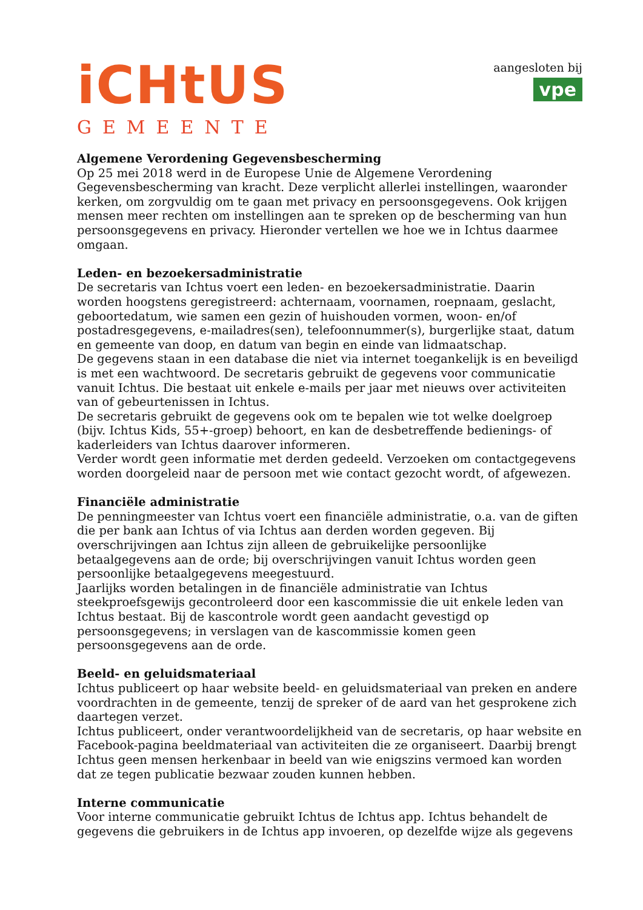iCHtUS
GEMEENTE
aangesloten bij
vpe
Algemene Verordening Gegevensbescherming
Op 25 mei 2018 werd in de Europese Unie de Algemene Verordening Gegevensbescherming van kracht. Deze verplicht allerlei instellingen, waaronder kerken, om zorgvuldig om te gaan met privacy en persoonsgegevens. Ook krijgen mensen meer rechten om instellingen aan te spreken op de bescherming van hun persoonsgegevens en privacy. Hieronder vertellen we hoe we in Ichtus daarmee omgaan.
Leden- en bezoekersadministratie
De secretaris van Ichtus voert een leden- en bezoekersadministratie. Daarin worden hoogstens geregistreerd: achternaam, voornamen, roepnaam, geslacht, geboortedatum, wie samen een gezin of huishouden vormen, woon- en/of postadresgegevens, e-mailadres(sen), telefoonnummer(s), burgerlijke staat, datum en gemeente van doop, en datum van begin en einde van lidmaatschap.
De gegevens staan in een database die niet via internet toegankelijk is en beveiligd is met een wachtwoord. De secretaris gebruikt de gegevens voor communicatie vanuit Ichtus. Die bestaat uit enkele e-mails per jaar met nieuws over activiteiten van of gebeurtenissen in Ichtus.
De secretaris gebruikt de gegevens ook om te bepalen wie tot welke doelgroep (bijv. Ichtus Kids, 55+-groep) behoort, en kan de desbetreffende bedienings- of kaderleiders van Ichtus daarover informeren.
Verder wordt geen informatie met derden gedeeld. Verzoeken om contactgegevens worden doorgeleid naar de persoon met wie contact gezocht wordt, of afgewezen.
Financiële administratie
De penningmeester van Ichtus voert een financiële administratie, o.a. van de giften die per bank aan Ichtus of via Ichtus aan derden worden gegeven. Bij overschrijvingen aan Ichtus zijn alleen de gebruikelijke persoonlijke betaalgegevens aan de orde; bij overschrijvingen vanuit Ichtus worden geen persoonlijke betaalgegevens meegestuurd.
Jaarlijks worden betalingen in de financiële administratie van Ichtus steekproefsgewijs gecontroleerd door een kascommissie die uit enkele leden van Ichtus bestaat. Bij de kascontrole wordt geen aandacht gevestigd op persoonsgegevens; in verslagen van de kascommissie komen geen persoonsgegevens aan de orde.
Beeld- en geluidsmateriaal
Ichtus publiceert op haar website beeld- en geluidsmateriaal van preken en andere voordrachten in de gemeente, tenzij de spreker of de aard van het gesprokene zich daartegen verzet.
Ichtus publiceert, onder verantwoordelijkheid van de secretaris, op haar website en Facebook-pagina beeldmateriaal van activiteiten die ze organiseert. Daarbij brengt Ichtus geen mensen herkenbaar in beeld van wie enigszins vermoed kan worden dat ze tegen publicatie bezwaar zouden kunnen hebben.
Interne communicatie
Voor interne communicatie gebruikt Ichtus de Ichtus app. Ichtus behandelt de gegevens die gebruikers in de Ichtus app invoeren, op dezelfde wijze als gegevens